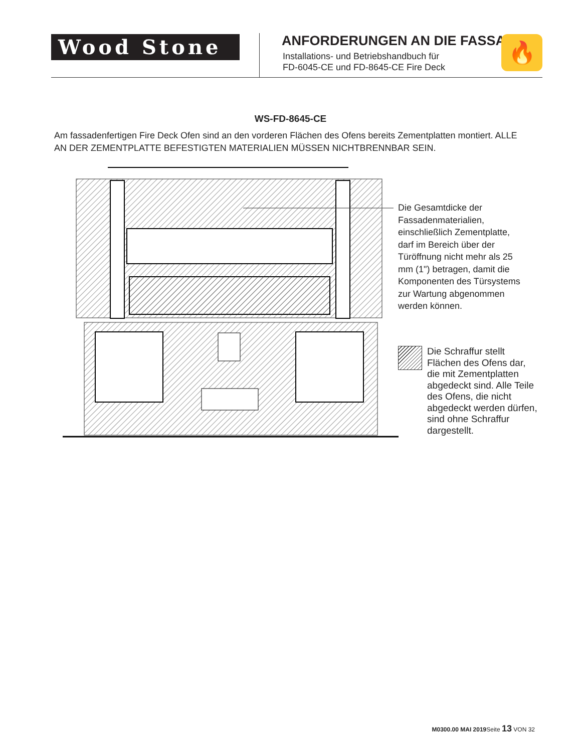Wood Stone
ANFORDERUNGEN AN DIE FASSADE
Installations- und Betriebshandbuch für
FD-6045-CE und FD-8645-CE Fire Deck
🔥
WS-FD-8645-CE
Am fassadenfertigen Fire Deck Ofen sind an den vorderen Flächen des Ofens bereits Zementplatten montiert. ALLE AN DER ZEMENTPLATTE BEFESTIGTEN MATERIALIEN MÜSSEN NICHTBRENNBAR SEIN.
Die Gesamtdicke der Fassadenmaterialien, einschließlich Zementplatte, darf im Bereich über der Türöffnung nicht mehr als 25 mm (1") betragen, damit die Komponenten des Türsystems zur Wartung abgenommen werden können.
Die Schraffur stellt Flächen des Ofens dar, die mit Zementplatten abgedeckt sind. Alle Teile des Ofens, die nicht abgedeckt werden dürfen, sind ohne Schraffur dargestellt.
M0300.00 MAI 2019 Seite 13 VON 32